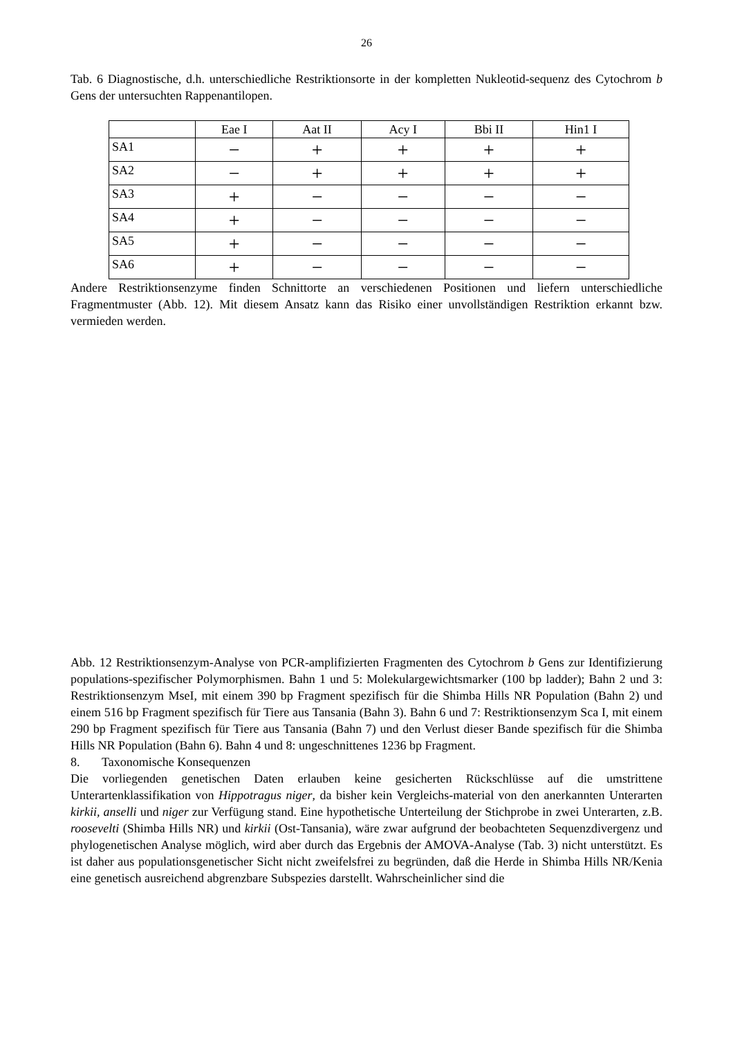26
Tab. 6 Diagnostische, d.h. unterschiedliche Restriktionsorte in der kompletten Nukleotid-sequenz des Cytochrom b Gens der untersuchten Rappenantilopen.
| | Eae I | Aat II | Acy I | Bbi II | Hin1 I |
| --- | --- | --- | --- | --- | --- |
| SA1 | − | + | + | + | + |
| SA2 | − | + | + | + | + |
| SA3 | + | − | − | − | − |
| SA4 | + | − | − | − | − |
| SA5 | + | − | − | − | − |
| SA6 | + | − | − | − | − |
Andere Restriktionsenzyme finden Schnittorte an verschiedenen Positionen und liefern unterschiedliche Fragmentmuster (Abb. 12). Mit diesem Ansatz kann das Risiko einer unvollständigen Restriktion erkannt bzw. vermieden werden.
Abb. 12 Restriktionsenzym-Analyse von PCR-amplifizierten Fragmenten des Cytochrom b Gens zur Identifizierung populations-spezifischer Polymorphismen. Bahn 1 und 5: Molekulargewichtsmarker (100 bp ladder); Bahn 2 und 3: Restriktionsenzym MseI, mit einem 390 bp Fragment spezifisch für die Shimba Hills NR Population (Bahn 2) und einem 516 bp Fragment spezifisch für Tiere aus Tansania (Bahn 3). Bahn 6 und 7: Restriktionsenzym Sca I, mit einem 290 bp Fragment spezifisch für Tiere aus Tansania (Bahn 7) und den Verlust dieser Bande spezifisch für die Shimba Hills NR Population (Bahn 6). Bahn 4 und 8: ungeschnittenes 1236 bp Fragment.
8. Taxonomische Konsequenzen
Die vorliegenden genetischen Daten erlauben keine gesicherten Rückschlüsse auf die umstrittene Unterartenklassifikation von Hippotragus niger, da bisher kein Vergleichs-material von den anerkannten Unterarten kirkii, anselli und niger zur Verfügung stand. Eine hypothetische Unterteilung der Stichprobe in zwei Unterarten, z.B. roosevelti (Shimba Hills NR) und kirkii (Ost-Tansania), wäre zwar aufgrund der beobachteten Sequenzdivergenz und phylogenetischen Analyse möglich, wird aber durch das Ergebnis der AMOVA-Analyse (Tab. 3) nicht unterstützt. Es ist daher aus populationsgenetischer Sicht nicht zweifelsfrei zu begründen, daß die Herde in Shimba Hills NR/Kenia eine genetisch ausreichend abgrenzbare Subspezies darstellt. Wahrscheinlicher sind die